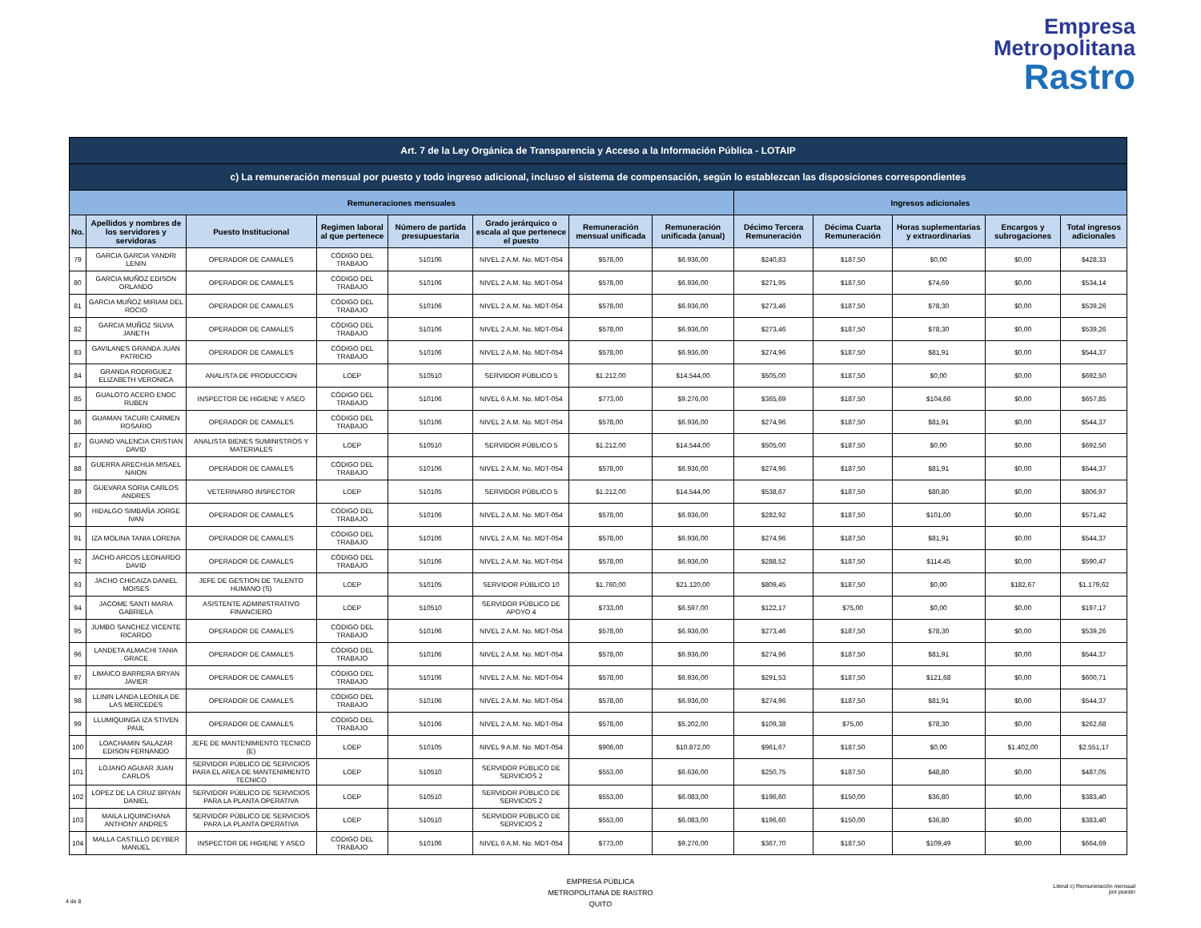Empresa
Metropolitana
Rastro
| Art. 7 de la Ley Orgánica de Transparencia y Acceso a la Información Pública - LOTAIP | | | | | | | | | | | | |
| --- | --- | --- | --- | --- | --- | --- | --- | --- | --- | --- | --- | --- |
| c) La remuneración mensual por puesto y todo ingreso adicional, incluso el sistema de compensación, según lo establezcan las disposiciones correspondientes | | | | | | | | | | | | |
| Remuneraciones mensuales | | | | | | | | Ingresos adicionales | | | | |
| No. | Apellidos y nombres de los servidores y servidoras | Puesto Institucional | Regimen laboral al que pertenece | Número de partida presupuestaria | Grado jerárquico o escala al que pertenece el puesto | Remuneración mensual unificada | Remuneración unificada (anual) | Décimo Tercera Remuneración | Décima Cuarta Remuneración | Horas suplementarias y extraordinarias | Encargos y subrogaciones | Total ingresos adicionales |
| 79 | GARCIA GARCIA YANDRI LENIN | OPERADOR DE CAMALES | CÓDIGO DEL TRABAJO | 510106 | NIVEL 2 A.M. No. MDT-054 | $578,00 | $6.936,00 | $240,83 | $187,50 | $0,00 | $0,00 | $428,33 |
| 80 | GARCIA MUÑOZ EDISON ORLANDO | OPERADOR DE CAMALES | CÓDIGO DEL TRABAJO | 510106 | NIVEL 2 A.M. No. MDT-054 | $578,00 | $6.936,00 | $271,95 | $187,50 | $74,69 | $0,00 | $534,14 |
| 81 | GARCIA MUÑOZ MIRIAM DEL ROCIO | OPERADOR DE CAMALES | CÓDIGO DEL TRABAJO | 510106 | NIVEL 2 A.M. No. MDT-054 | $578,00 | $6.936,00 | $273,46 | $187,50 | $78,30 | $0,00 | $539,26 |
| 82 | GARCIA MUÑOZ SILVIA JANETH | OPERADOR DE CAMALES | CÓDIGO DEL TRABAJO | 510106 | NIVEL 2 A.M. No. MDT-054 | $578,00 | $6.936,00 | $273,46 | $187,50 | $78,30 | $0,00 | $539,26 |
| 83 | GAVILANES GRANDA JUAN PATRICIO | OPERADOR DE CAMALES | CÓDIGO DEL TRABAJO | 510106 | NIVEL 2 A.M. No. MDT-054 | $578,00 | $6.936,00 | $274,96 | $187,50 | $81,91 | $0,00 | $544,37 |
| 84 | GRANDA RODRIGUEZ ELIZABETH VERONICA | ANALISTA DE PRODUCCION | LOEP | 510510 | SERVIDOR PÚBLICO 5 | $1.212,00 | $14.544,00 | $505,00 | $187,50 | $0,00 | $0,00 | $692,50 |
| 85 | GUALOTO ACERO ENOC RUBEN | INSPECTOR DE HIGIENE Y ASEO | CÓDIGO DEL TRABAJO | 510106 | NIVEL 6 A.M. No. MDT-054 | $773,00 | $9.276,00 | $365,69 | $187,50 | $104,66 | $0,00 | $657,85 |
| 86 | GUAMAN TACURI CARMEN ROSARIO | OPERADOR DE CAMALES | CÓDIGO DEL TRABAJO | 510106 | NIVEL 2 A.M. No. MDT-054 | $578,00 | $6.936,00 | $274,96 | $187,50 | $81,91 | $0,00 | $544,37 |
| 87 | GUANO VALENCIA CRISTIAN DAVID | ANALISTA BIENES SUMINISTROS Y MATERIALES | LOEP | 510510 | SERVIDOR PÚBLICO 5 | $1.212,00 | $14.544,00 | $505,00 | $187,50 | $0,00 | $0,00 | $692,50 |
| 88 | GUERRA ARECHUA MISAEL NAION | OPERADOR DE CAMALES | CÓDIGO DEL TRABAJO | 510106 | NIVEL 2 A.M. No. MDT-054 | $578,00 | $6.936,00 | $274,96 | $187,50 | $81,91 | $0,00 | $544,37 |
| 89 | GUEVARA SORIA CARLOS ANDRES | VETERINARIO INSPECTOR | LOEP | 510105 | SERVIDOR PÚBLICO 5 | $1.212,00 | $14.544,00 | $538,67 | $187,50 | $80,80 | $0,00 | $806,97 |
| 90 | HIDALGO SIMBAÑA JORGE IVAN | OPERADOR DE CAMALES | CÓDIGO DEL TRABAJO | 510106 | NIVEL 2 A.M. No. MDT-054 | $578,00 | $6.936,00 | $282,92 | $187,50 | $101,00 | $0,00 | $571,42 |
| 91 | IZA MOLINA TANIA LORENA | OPERADOR DE CAMALES | CÓDIGO DEL TRABAJO | 510106 | NIVEL 2 A.M. No. MDT-054 | $578,00 | $6.936,00 | $274,96 | $187,50 | $81,91 | $0,00 | $544,37 |
| 92 | JACHO ARCOS LEONARDO DAVID | OPERADOR DE CAMALES | CÓDIGO DEL TRABAJO | 510106 | NIVEL 2 A.M. No. MDT-054 | $578,00 | $6.936,00 | $288,52 | $187,50 | $114,45 | $0,00 | $590,47 |
| 93 | JACHO CHICAIZA DANIEL MOISES | JEFE DE GESTION DE TALENTO HUMANO (S) | LOEP | 510105 | SERVIDOR PÚBLICO 10 | $1.760,00 | $21.120,00 | $809,45 | $187,50 | $0,00 | $182,67 | $1.179,62 |
| 94 | JACOME SANTI MARIA GABRIELA | ASISTENTE ADMINISTRATIVO FINANCIERO | LOEP | 510510 | SERVIDOR PÚBLICO DE APOYO 4 | $733,00 | $6.597,00 | $122,17 | $75,00 | $0,00 | $0,00 | $197,17 |
| 95 | JUMBO SANCHEZ VICENTE RICARDO | OPERADOR DE CAMALES | CÓDIGO DEL TRABAJO | 510106 | NIVEL 2 A.M. No. MDT-054 | $578,00 | $6.936,00 | $273,46 | $187,50 | $78,30 | $0,00 | $539,26 |
| 96 | LANDETA ALMACHI TANIA GRACE | OPERADOR DE CAMALES | CÓDIGO DEL TRABAJO | 510106 | NIVEL 2 A.M. No. MDT-054 | $578,00 | $6.936,00 | $274,96 | $187,50 | $81,91 | $0,00 | $544,37 |
| 97 | LIMAICO BARRERA BRYAN JAVIER | OPERADOR DE CAMALES | CÓDIGO DEL TRABAJO | 510106 | NIVEL 2 A.M. No. MDT-054 | $578,00 | $6.936,00 | $291,53 | $187,50 | $121,68 | $0,00 | $600,71 |
| 98 | LLININ LANDA LEONILA DE LAS MERCEDES | OPERADOR DE CAMALES | CÓDIGO DEL TRABAJO | 510106 | NIVEL 2 A.M. No. MDT-054 | $578,00 | $6.936,00 | $274,96 | $187,50 | $81,91 | $0,00 | $544,37 |
| 99 | LLUMIQUINGA IZA STIVEN PAUL | OPERADOR DE CAMALES | CÓDIGO DEL TRABAJO | 510106 | NIVEL 2 A.M. No. MDT-054 | $578,00 | $5.202,00 | $109,38 | $75,00 | $78,30 | $0,00 | $262,68 |
| 100 | LOACHAMIN SALAZAR EDISON FERNANDO | JEFE DE MANTENIMIENTO TECNICO (E) | LOEP | 510105 | NIVEL 9 A.M. No. MDT-054 | $906,00 | $10.872,00 | $961,67 | $187,50 | $0,00 | $1.402,00 | $2.551,17 |
| 101 | LOJANO AGUIAR JUAN CARLOS | SERVIDOR PÚBLICO DE SERVICIOS PARA EL AREA DE MANTENIMIENTO TECNICO | LOEP | 510510 | SERVIDOR PÚBLICO DE SERVICIOS 2 | $553,00 | $6.636,00 | $250,75 | $187,50 | $48,80 | $0,00 | $487,05 |
| 102 | LOPEZ DE LA CRUZ BRYAN DANIEL | SERVIDOR PÚBLICO DE SERVICIOS PARA LA PLANTA OPERATIVA | LOEP | 510510 | SERVIDOR PÚBLICO DE SERVICIOS 2 | $553,00 | $6.083,00 | $196,60 | $150,00 | $36,80 | $0,00 | $383,40 |
| 103 | MAILA LIQUINCHANA ANTHONY ANDRES | SERVIDOR PÚBLICO DE SERVICIOS PARA LA PLANTA OPERATIVA | LOEP | 510510 | SERVIDOR PÚBLICO DE SERVICIOS 2 | $553,00 | $6.083,00 | $196,60 | $150,00 | $36,80 | $0,00 | $383,40 |
| 104 | MALLA CASTILLO DEYBER MANUEL | INSPECTOR DE HIGIENE Y ASEO | CÓDIGO DEL TRABAJO | 510106 | NIVEL 6 A.M. No. MDT-054 | $773,00 | $9.276,00 | $367,70 | $187,50 | $109,49 | $0,00 | $664,69 |
EMPRESA PÚBLICA
METROPOLITANA DE RASTRO
QUITO
4 de 8
Literal c) Remuneración mensual
por puesto